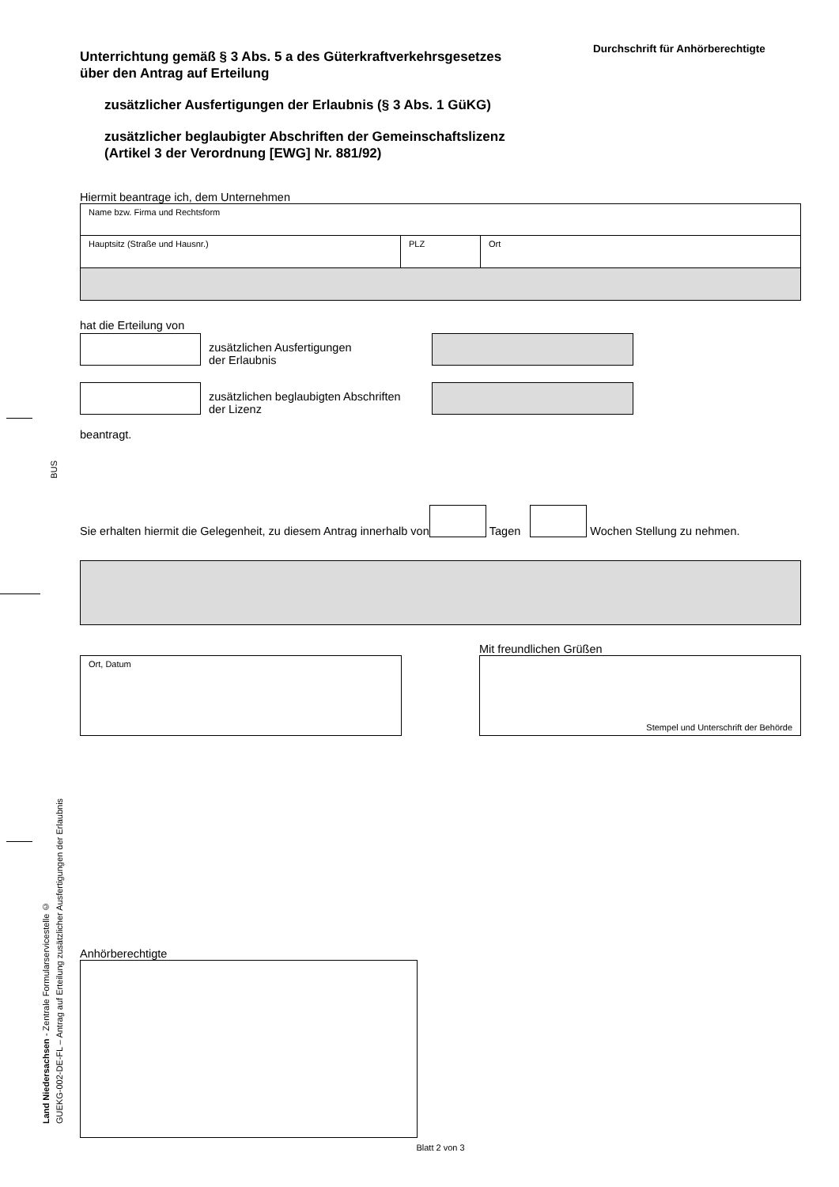BUS
Land Niedersachsen - Zentrale Formularservicestelle ©
GUEKG-002-DE-FL – Antrag auf Erteilung zusätzlicher Ausfertigungen der Erlaubnis
Durchschrift für Anhörberechtigte
Unterrichtung gemäß § 3 Abs. 5 a des Güterkraftverkehrsgesetzes
über den Antrag auf Erteilung
zusätzlicher Ausfertigungen der Erlaubnis (§ 3 Abs. 1 GüKG)
zusätzlicher beglaubigter Abschriften der Gemeinschaftslizenz
(Artikel 3 der Verordnung [EWG] Nr. 881/92)
Hiermit beantrage ich, dem Unternehmen
Name bzw. Firma und Rechtsform
Hauptsitz (Straße und Hausnr.) PLZ Ort
hat die Erteilung von
zusätzlichen Ausfertigungen
der Erlaubnis
zusätzlichen beglaubigten Abschriften
der Lizenz
beantragt.
Sie erhalten hiermit die Gelegenheit, zu diesem Antrag innerhalb von
Tagen
Wochen Stellung zu nehmen.
Ort, Datum
Mit freundlichen Grüßen
Stempel und Unterschrift der Behörde
Anhörberechtigte
Blatt 2 von 3